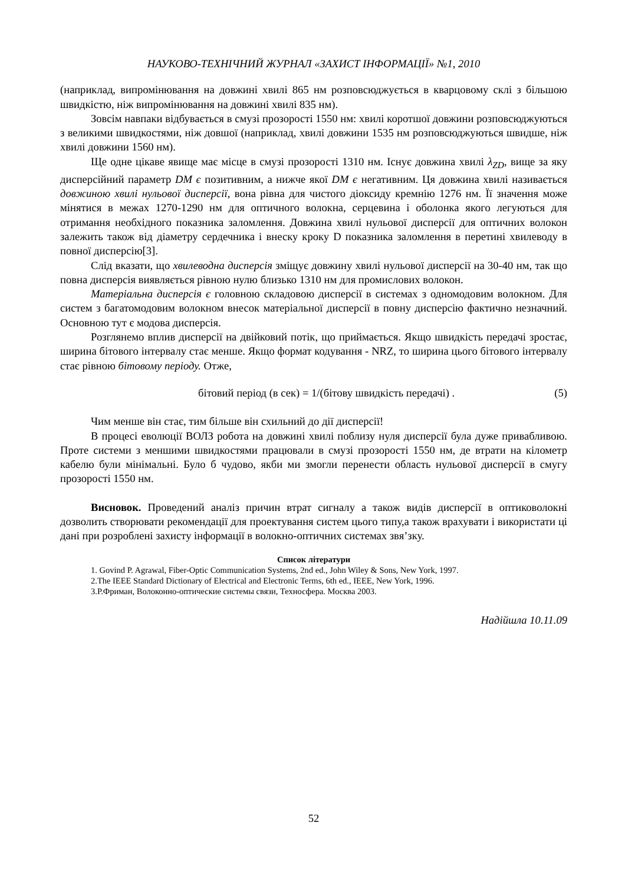НАУКОВО-ТЕХНІЧНИЙ ЖУРНАЛ «ЗАХИСТ ІНФОРМАЦІЇ» №1, 2010
(наприклад, випромінювання на довжині хвилі 865 нм розповсюджується в кварцовому склі з більшою швидкістю, ніж випромінювання на довжині хвилі 835 нм).
Зовсім навпаки відбувається в смузі прозорості 1550 нм: хвилі коротшої довжини розповсюджуються з великими швидкостями, ніж довшої (наприклад, хвилі довжини 1535 нм розповсюджуються швидше, ніж хвилі довжини 1560 нм).
Ще одне цікаве явище має місце в смузі прозорості 1310 нм. Існує довжина хвилі λ<sub>ZD</sub>, вище за яку дисперсійний параметр DM є позитивним, а нижче якої DM є негативним. Ця довжина хвилі називається довжиною хвилі нульової дисперсії, вона рівна для чистого діоксиду кремнію 1276 нм. Її значення може мінятися в межах 1270-1290 нм для оптичного волокна, серцевина і оболонка якого легуються для отримання необхідного показника заломлення. Довжина хвилі нульової дисперсії для оптичних волокон залежить також від діаметру сердечника і внеску кроку D показника заломлення в перетині хвилеводу в повної дисперсію[3].
Слід вказати, що хвилеводна дисперсія зміщує довжину хвилі нульової дисперсії на 30-40 нм, так що повна дисперсія виявляється рівною нулю близько 1310 нм для промислових волокон.
Матеріальна дисперсія є головною складовою дисперсії в системах з одномодовим волокном. Для систем з багатомодовим волокном внесок матеріальної дисперсії в повну дисперсію фактично незначний. Основною тут є модова дисперсія.
Розглянемо вплив дисперсії на двійковий потік, що приймається. Якщо швидкість передачі зростає, ширина бітового інтервалу стає менше. Якщо формат кодування - NRZ, то ширина цього бітового інтервалу стає рівною бітовому періоду. Отже,
бітовий період (в сек) = 1/(бітову швидкість передачі) . (5)
Чим менше він стає, тим більше він схильний до дії дисперсії!
В процесі еволюції ВОЛЗ робота на довжині хвилі поблизу нуля дисперсії була дуже привабливою. Проте системи з меншими швидкостями працювали в смузі прозорості 1550 нм, де втрати на кілометр кабелю були мінімальні. Було б чудово, якби ми змогли перенести область нульової дисперсії в смугу прозорості 1550 нм.
Висновок. Проведений аналіз причин втрат сигналу а також видів дисперсії в оптиковолокні дозволить створювати рекомендації для проектування систем цього типу,а також врахувати і використати ці дані при розроблені захисту інформації в волокно-оптичних системах звя’зку.
Список літератури
1. Govind P. Agrawal, Fiber-Optic Communication Systems, 2nd ed., John Wiley & Sons, New York, 1997.
2.The IEEE Standard Dictionary of Electrical and Electronic Terms, 6th ed., IEEE, New York, 1996.
3.Р.Фриман, Волоконно-оптические системы связи, Техносфера. Москва 2003.
Надійшла 10.11.09
52